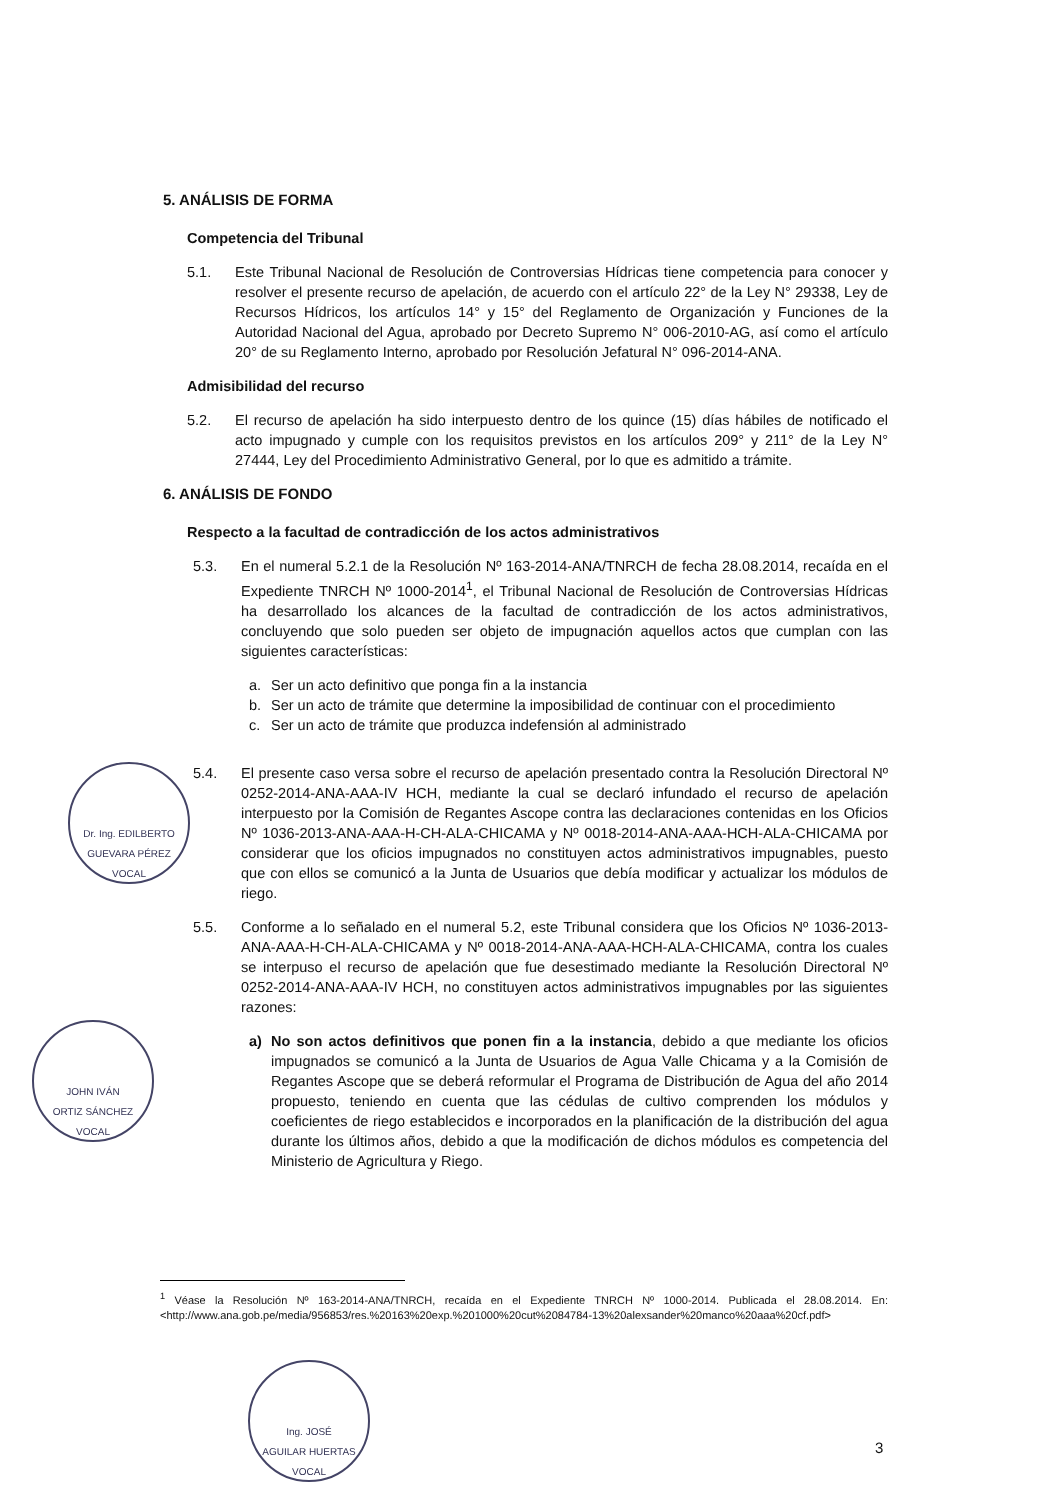5. ANÁLISIS DE FORMA
Competencia del Tribunal
5.1. Este Tribunal Nacional de Resolución de Controversias Hídricas tiene competencia para conocer y resolver el presente recurso de apelación, de acuerdo con el artículo 22° de la Ley N° 29338, Ley de Recursos Hídricos, los artículos 14° y 15° del Reglamento de Organización y Funciones de la Autoridad Nacional del Agua, aprobado por Decreto Supremo N° 006-2010-AG, así como el artículo 20° de su Reglamento Interno, aprobado por Resolución Jefatural N° 096-2014-ANA.
Admisibilidad del recurso
5.2. El recurso de apelación ha sido interpuesto dentro de los quince (15) días hábiles de notificado el acto impugnado y cumple con los requisitos previstos en los artículos 209° y 211° de la Ley N° 27444, Ley del Procedimiento Administrativo General, por lo que es admitido a trámite.
6. ANÁLISIS DE FONDO
Respecto a la facultad de contradicción de los actos administrativos
5.3. En el numeral 5.2.1 de la Resolución Nº 163-2014-ANA/TNRCH de fecha 28.08.2014, recaída en el Expediente TNRCH Nº 1000-2014<sup>1</sup>, el Tribunal Nacional de Resolución de Controversias Hídricas ha desarrollado los alcances de la facultad de contradicción de los actos administrativos, concluyendo que solo pueden ser objeto de impugnación aquellos actos que cumplan con las siguientes características:
a. Ser un acto definitivo que ponga fin a la instancia
b. Ser un acto de trámite que determine la imposibilidad de continuar con el procedimiento
c. Ser un acto de trámite que produzca indefensión al administrado
5.4. El presente caso versa sobre el recurso de apelación presentado contra la Resolución Directoral Nº 0252-2014-ANA-AAA-IV HCH, mediante la cual se declaró infundado el recurso de apelación interpuesto por la Comisión de Regantes Ascope contra las declaraciones contenidas en los Oficios Nº 1036-2013-ANA-AAA-H-CH-ALA-CHICAMA y Nº 0018-2014-ANA-AAA-HCH-ALA-CHICAMA por considerar que los oficios impugnados no constituyen actos administrativos impugnables, puesto que con ellos se comunicó a la Junta de Usuarios que debía modificar y actualizar los módulos de riego.
5.5. Conforme a lo señalado en el numeral 5.2, este Tribunal considera que los Oficios Nº 1036-2013-ANA-AAA-H-CH-ALA-CHICAMA y Nº 0018-2014-ANA-AAA-HCH-ALA-CHICAMA, contra los cuales se interpuso el recurso de apelación que fue desestimado mediante la Resolución Directoral Nº 0252-2014-ANA-AAA-IV HCH, no constituyen actos administrativos impugnables por las siguientes razones:
a) No son actos definitivos que ponen fin a la instancia, debido a que mediante los oficios impugnados se comunicó a la Junta de Usuarios de Agua Valle Chicama y a la Comisión de Regantes Ascope que se deberá reformular el Programa de Distribución de Agua del año 2014 propuesto, teniendo en cuenta que las cédulas de cultivo comprenden los módulos y coeficientes de riego establecidos e incorporados en la planificación de la distribución del agua durante los últimos años, debido a que la modificación de dichos módulos es competencia del Ministerio de Agricultura y Riego.
Dr. Ing. EDILBERTO
GUEVARA PÉREZ
VOCAL
JOHN IVÁN
ORTIZ SÁNCHEZ
VOCAL
<sup>1</sup> Véase la Resolución Nº 163-2014-ANA/TNRCH, recaída en el Expediente TNRCH Nº 1000-2014. Publicada el 28.08.2014. En: <http://www.ana.gob.pe/media/956853/res.%20163%20exp.%201000%20cut%2084784-13%20alexsander%20manco%20aaa%20cf.pdf>
Ing. JOSÉ
AGUILAR HUERTAS
VOCAL
3